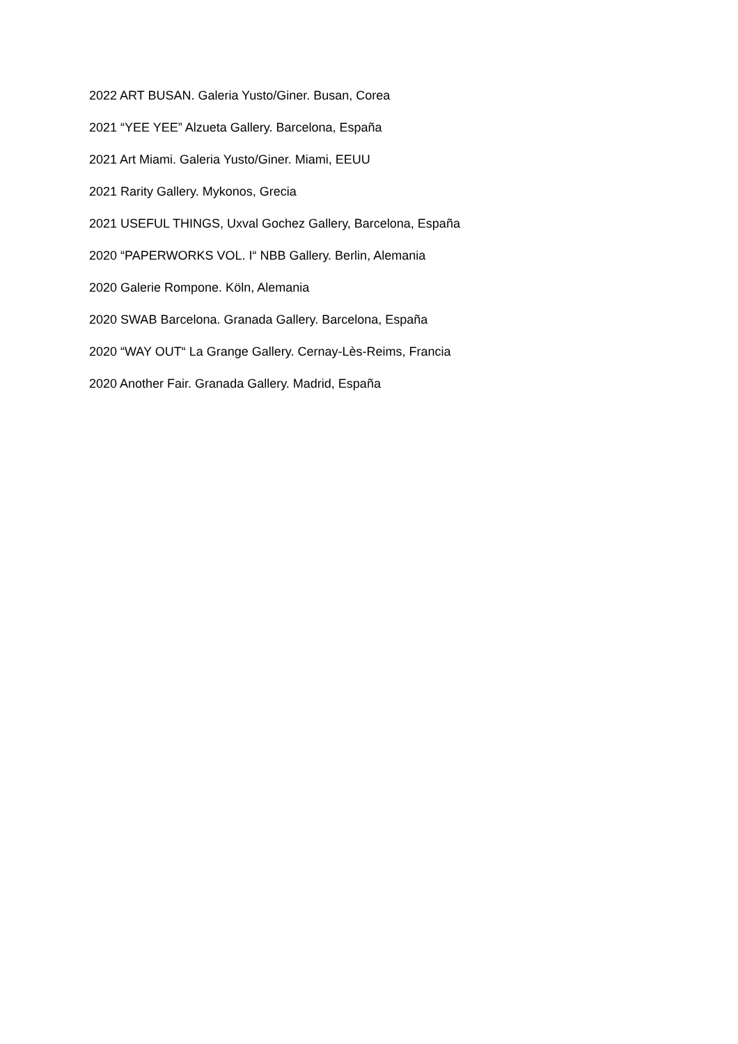2022 ART BUSAN. Galeria Yusto/Giner. Busan, Corea
2021 “YEE YEE” Alzueta Gallery. Barcelona, España
2021 Art Miami. Galeria Yusto/Giner. Miami, EEUU
2021 Rarity Gallery. Mykonos, Grecia
2021 USEFUL THINGS, Uxval Gochez Gallery, Barcelona, España
2020 “PAPERWORKS VOL. I“ NBB Gallery. Berlin, Alemania
2020 Galerie Rompone. Köln, Alemania
2020 SWAB Barcelona. Granada Gallery. Barcelona, España
2020 “WAY OUT“ La Grange Gallery. Cernay-Lès-Reims, Francia
2020 Another Fair. Granada Gallery. Madrid, España